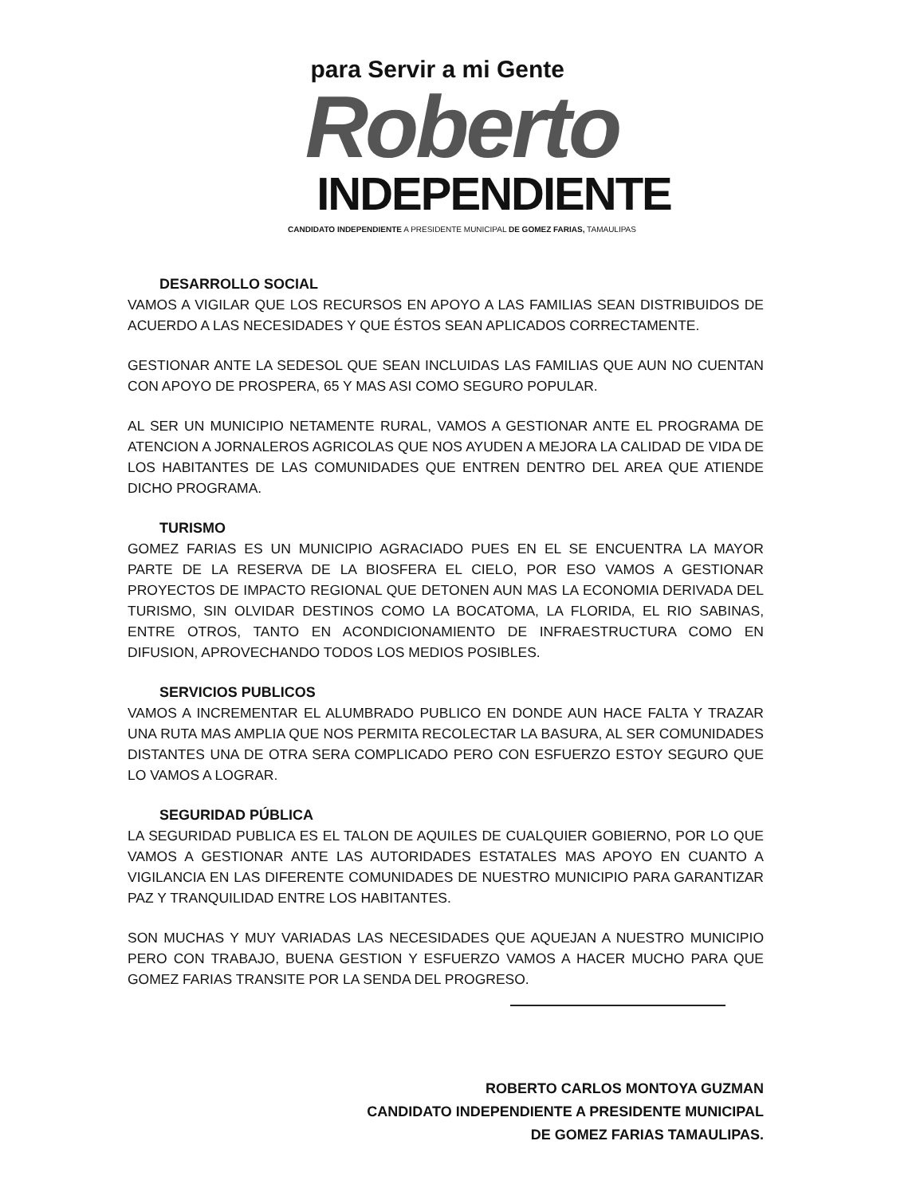para Servir a mi Gente
Roberto
INDEPENDIENTE
CANDIDATO INDEPENDIENTE A PRESIDENTE MUNICIPAL DE GOMEZ FARIAS, TAMAULIPAS
DESARROLLO SOCIAL
VAMOS A VIGILAR QUE LOS RECURSOS EN APOYO A LAS FAMILIAS SEAN DISTRIBUIDOS DE ACUERDO A LAS NECESIDADES Y QUE ÉSTOS SEAN APLICADOS CORRECTAMENTE.
GESTIONAR ANTE LA SEDESOL QUE SEAN INCLUIDAS LAS FAMILIAS QUE AUN NO CUENTAN CON APOYO DE PROSPERA, 65 Y MAS ASI COMO SEGURO POPULAR.
AL SER UN MUNICIPIO NETAMENTE RURAL, VAMOS A GESTIONAR ANTE EL PROGRAMA DE ATENCION A JORNALEROS AGRICOLAS QUE NOS AYUDEN A MEJORA LA CALIDAD DE VIDA DE LOS HABITANTES DE LAS COMUNIDADES QUE ENTREN DENTRO DEL AREA QUE ATIENDE DICHO PROGRAMA.
TURISMO
GOMEZ FARIAS ES UN MUNICIPIO AGRACIADO PUES EN EL SE ENCUENTRA LA MAYOR PARTE DE LA RESERVA DE LA BIOSFERA EL CIELO, POR ESO VAMOS A GESTIONAR PROYECTOS DE IMPACTO REGIONAL QUE DETONEN AUN MAS LA ECONOMIA DERIVADA DEL TURISMO, SIN OLVIDAR DESTINOS COMO LA BOCATOMA, LA FLORIDA, EL RIO SABINAS, ENTRE OTROS, TANTO EN ACONDICIONAMIENTO DE INFRAESTRUCTURA COMO EN DIFUSION, APROVECHANDO TODOS LOS MEDIOS POSIBLES.
SERVICIOS PUBLICOS
VAMOS A INCREMENTAR EL ALUMBRADO PUBLICO EN DONDE AUN HACE FALTA Y TRAZAR UNA RUTA MAS AMPLIA QUE NOS PERMITA RECOLECTAR LA BASURA, AL SER COMUNIDADES DISTANTES UNA DE OTRA SERA COMPLICADO PERO CON ESFUERZO ESTOY SEGURO QUE LO VAMOS A LOGRAR.
SEGURIDAD PÚBLICA
LA SEGURIDAD PUBLICA ES EL TALON DE AQUILES DE CUALQUIER GOBIERNO, POR LO QUE VAMOS A GESTIONAR ANTE LAS AUTORIDADES ESTATALES MAS APOYO EN CUANTO A VIGILANCIA EN LAS DIFERENTE COMUNIDADES DE NUESTRO MUNICIPIO PARA GARANTIZAR PAZ Y TRANQUILIDAD ENTRE LOS HABITANTES.
SON MUCHAS Y MUY VARIADAS LAS NECESIDADES QUE AQUEJAN A NUESTRO MUNICIPIO PERO CON TRABAJO, BUENA GESTION Y ESFUERZO VAMOS A HACER MUCHO PARA QUE GOMEZ FARIAS TRANSITE POR LA SENDA DEL PROGRESO.
ROBERTO CARLOS MONTOYA GUZMAN
CANDIDATO INDEPENDIENTE A PRESIDENTE MUNICIPAL
DE GOMEZ FARIAS TAMAULIPAS.